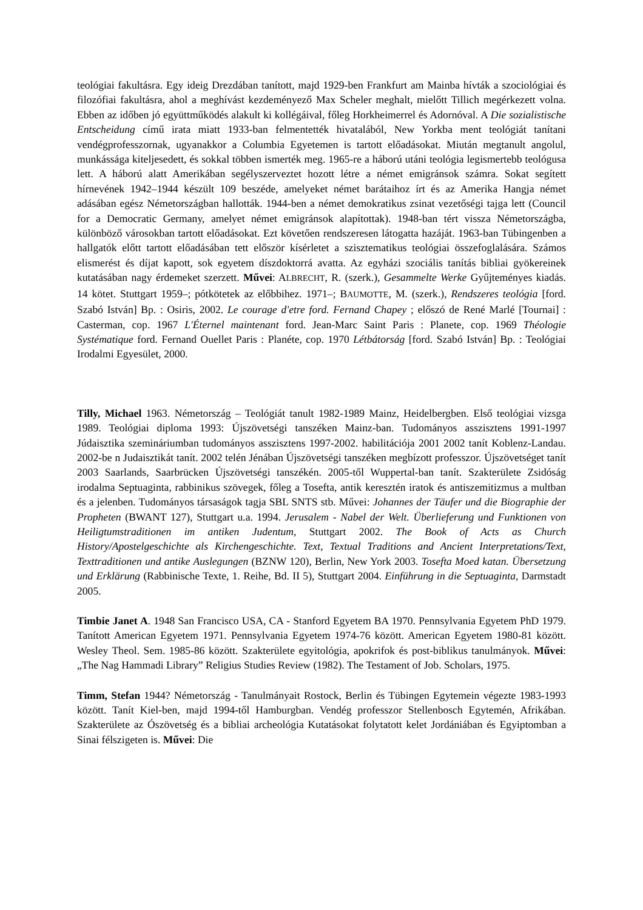teológiai fakultásra. Egy ideig Drezdában tanított, majd 1929-ben Frankfurt am Mainba hívták a szociológiai és filozófiai fakultásra, ahol a meghívást kezdeményező Max Scheler meghalt, mielőtt Tillich megérkezett volna. Ebben az időben jó együttműködés alakult ki kollégáival, főleg Horkheimerrel és Adornóval. A Die sozialistische Entscheidung című irata miatt 1933-ban felmentették hivatalából, New Yorkba ment teológiát tanítani vendégprofesszornak, ugyanakkor a Columbia Egyetemen is tartott előadásokat. Miután megtanult angolul, munkássága kiteljesedett, és sokkal többen ismerték meg. 1965-re a háború utáni teológia legismertebb teológusa lett. A háború alatt Amerikában segélyszerveztet hozott létre a német emigránsok számra. Sokat segített hírnevének 1942–1944 készült 109 beszéde, amelyeket német barátaihoz írt és az Amerika Hangja német adásában egész Németországban hallották. 1944-ben a német demokratikus zsinat vezetőségi tajga lett (Council for a Democratic Germany, amelyet német emigránsok alapítottak). 1948-ban tért vissza Németországba, különböző városokban tartott előadásokat. Ezt követően rendszeresen látogatta hazáját. 1963-ban Tübingenben a hallgatók előtt tartott előadásában tett először kísérletet a szisztematikus teológiai összefoglalására. Számos elismerést és díjat kapott, sok egyetem díszdoktorrá avatta. Az egyházi szociális tanítás bibliai gyökereinek kutatásában nagy érdemeket szerzett. Művei: ALBRECHT, R. (szerk.), Gesammelte Werke Gyűjteményes kiadás. 14 kötet. Stuttgart 1959–; pótkötetek az előbbihez. 1971–; BAUMOTTE, M. (szerk.), Rendszeres teológia [ford. Szabó István] Bp. : Osiris, 2002. Le courage d'etre ford. Fernand Chapey ; előszó de René Marlé [Tournai] : Casterman, cop. 1967 L'Éternel maintenant ford. Jean-Marc Saint Paris : Planete, cop. 1969 Théologie Systématique ford. Fernand Ouellet Paris : Planéte, cop. 1970 Létbátorság [ford. Szabó István] Bp. : Teológiai Irodalmi Egyesület, 2000.
Tilly, Michael 1963. Németország – Teológiát tanult 1982-1989 Mainz, Heidelbergben. Első teológiai vizsga 1989. Teológiai diploma 1993: Újszövetségi tanszéken Mainz-ban. Tudományos asszisztens 1991-1997 Júdaisztika szemináriumban tudományos asszisztens 1997-2002. habilitációja 2001 2002 tanít Koblenz-Landau. 2002-be n Judaisztikát tanít. 2002 telén Jénában Újszövetségi tanszéken megbízott professzor. Újszövetséget tanít 2003 Saarlands, Saarbrücken Újszövetségi tanszékén. 2005-től Wuppertal-ban tanít. Szakterülete Zsidóság irodalma Septuaginta, rabbinikus szövegek, főleg a Tosefta, antik keresztén iratok és antiszemitizmus a multban és a jelenben. Tudományos társaságok tagja SBL SNTS stb. Művei: Johannes der Täufer und die Biographie der Propheten (BWANT 127), Stuttgart u.a. 1994. Jerusalem - Nabel der Welt. Überlieferung und Funktionen von Heiligtumstraditionen im antiken Judentum, Stuttgart 2002. The Book of Acts as Church History/Apostelgeschichte als Kirchengeschichte. Text, Textual Traditions and Ancient Interpretations/Text, Texttraditionen und antike Auslegungen (BZNW 120), Berlin, New York 2003. Tosefta Moed katan. Übersetzung und Erklärung (Rabbinische Texte, 1. Reihe, Bd. II 5), Stuttgart 2004. Einführung in die Septuaginta, Darmstadt 2005.
Timbie Janet A. 1948 San Francisco USA, CA - Stanford Egyetem BA 1970. Pennsylvania Egyetem PhD 1979. Tanított American Egyetem 1971. Pennsylvania Egyetem 1974-76 között. American Egyetem 1980-81 között. Wesley Theol. Sem. 1985-86 között. Szakterülete egyitológia, apokrifok és post-biblikus tanulmányok. Művei: „The Nag Hammadi Library” Religius Studies Review (1982). The Testament of Job. Scholars, 1975.
Timm, Stefan 1944? Németország - Tanulmányait Rostock, Berlin és Tübingen Egytemein végezte 1983-1993 között. Tanít Kiel-ben, majd 1994-től Hamburgban. Vendég professzor Stellenbosch Egytemén, Afrikában. Szakterülete az Ószövetség és a bibliai archeológia Kutatásokat folytatott kelet Jordániában és Egyiptomban a Sinai félszigeten is. Művei: Die